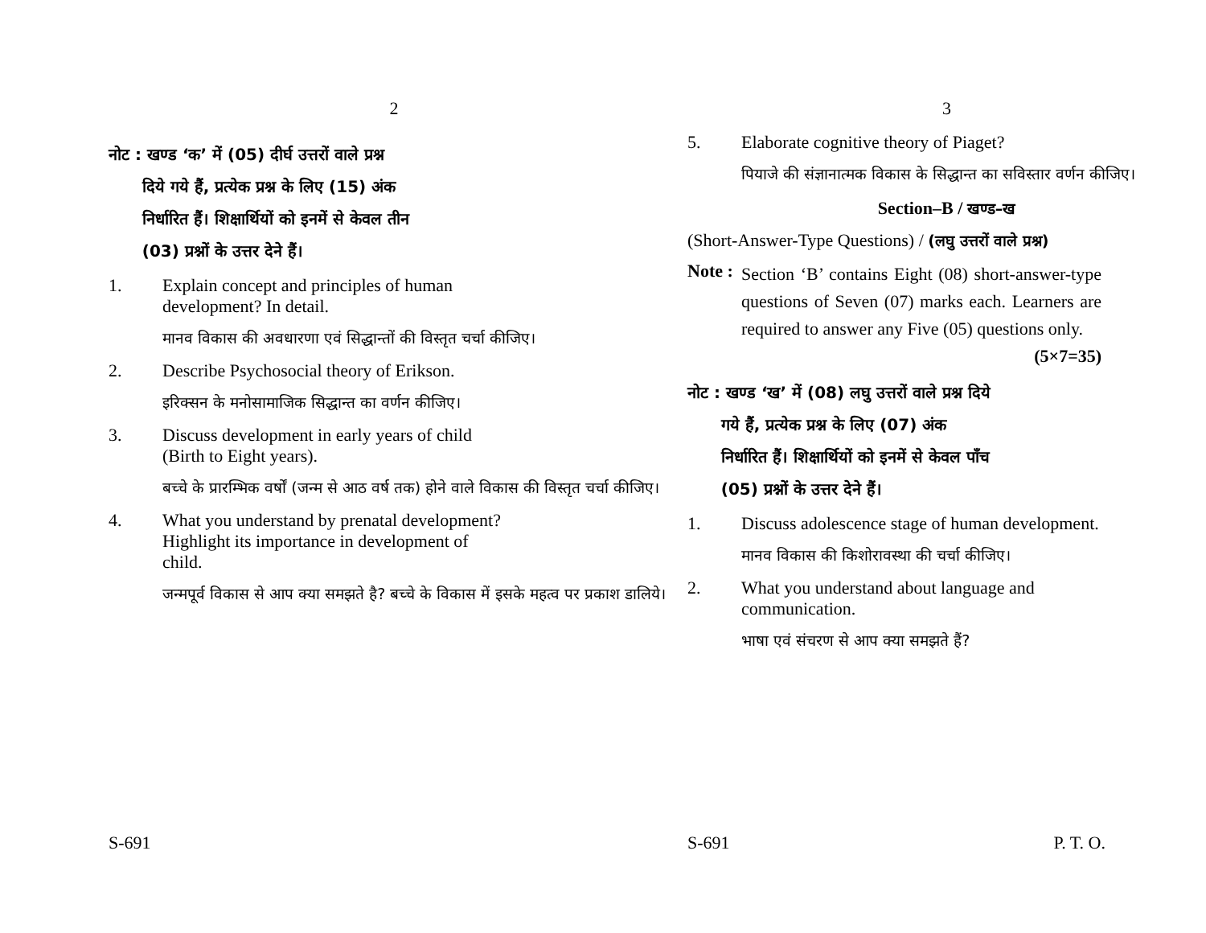2
नोट : खण्ड ‘क’ में (05) दीर्घ उत्तरों वाले प्रश्न
दिये गये हैं, प्रत्येक प्रश्न के लिए (15) अंक
निर्धारित हैं। शिक्षार्थियों को इनमें से केवल तीन
(03) प्रश्नों के उत्तर देने हैं।
1. Explain concept and principles of human
development? In detail.
मानव विकास की अवधारणा एवं सिद्धान्तों की विस्तृत चर्चा कीजिए।
2. Describe Psychosocial theory of Erikson.
इरिक्सन के मनोसामाजिक सिद्धान्त का वर्णन कीजिए।
3. Discuss development in early years of child
(Birth to Eight years).
बच्चे के प्रारम्भिक वर्षों (जन्म से आठ वर्ष तक) होने वाले विकास की विस्तृत चर्चा कीजिए।
4. What you understand by prenatal development?
Highlight its importance in development of
child.
जन्मपूर्व विकास से आप क्या समझते है? बच्चे के विकास में इसके महत्व पर प्रकाश डालिये।
S-691
3
5. Elaborate cognitive theory of Piaget?
पियाजे की संज्ञानात्मक विकास के सिद्धान्त का सविस्तार वर्णन कीजिए।
Section–B / खण्ड–ख
(Short-Answer-Type Questions) / (लघु उत्तरों वाले प्रश्न)
Note : Section ‘B’ contains Eight (08) short-answer-type questions of Seven (07) marks each. Learners are required to answer any Five (05) questions only. (5×7=35)
नोट : खण्ड ‘ख’ में (08) लघु उत्तरों वाले प्रश्न दिये
गये हैं, प्रत्येक प्रश्न के लिए (07) अंक
निर्धारित हैं। शिक्षार्थियों को इनमें से केवल पाँच
(05) प्रश्नों के उत्तर देने हैं।
1. Discuss adolescence stage of human development.
मानव विकास की किशोरावस्था की चर्चा कीजिए।
2. What you understand about language and communication.
भाषा एवं संचरण से आप क्या समझते हैं?
S-691 P. T. O.